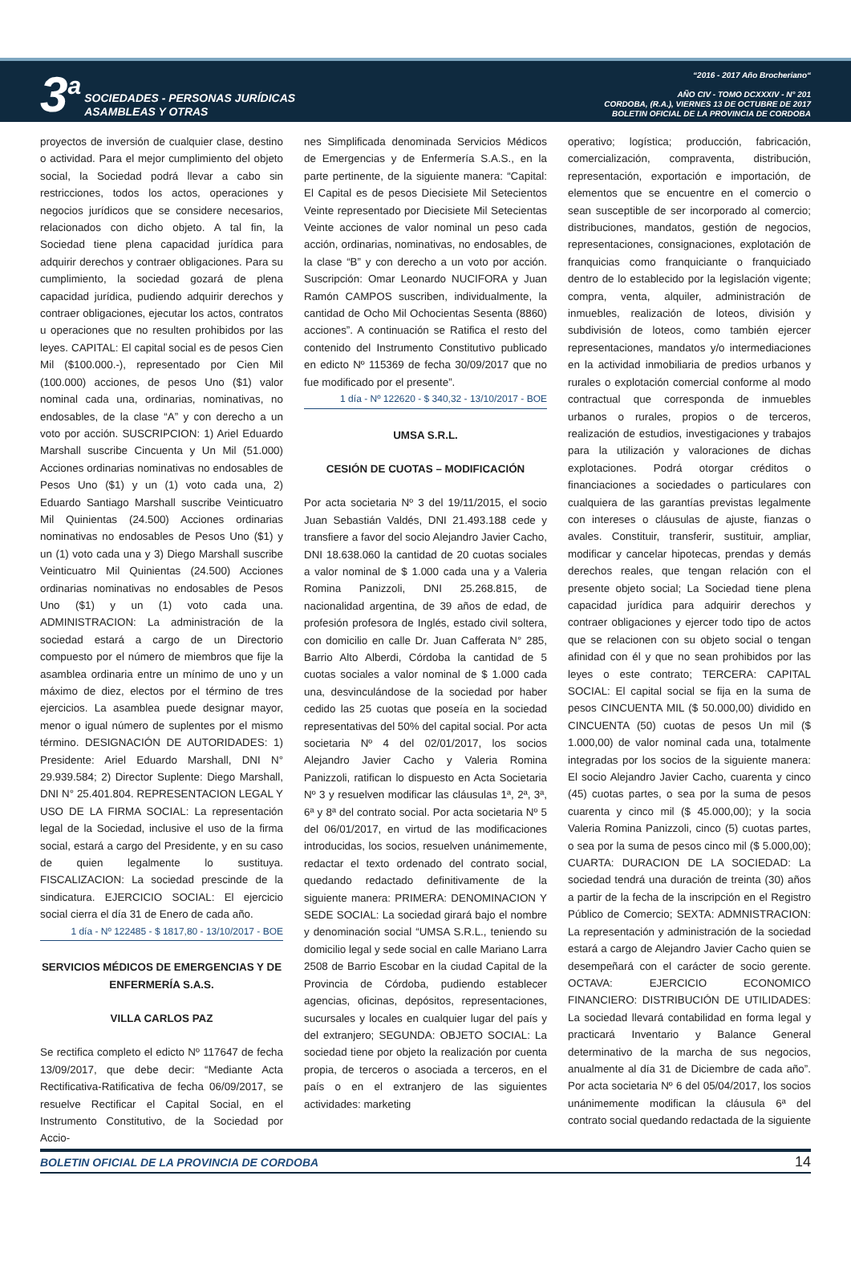3<sup>a</sup>
SOCIEDADES - PERSONAS JURÍDICAS
ASAMBLEAS Y OTRAS
“2016 - 2017 Año Brocheriano“
AÑO CIV - TOMO DCXXXIV - N° 201
CORDOBA, (R.A.), VIERNES 13 DE OCTUBRE DE 2017
BOLETIN OFICIAL DE LA PROVINCIA DE CORDOBA
proyectos de inversión de cualquier clase, destino o actividad. Para el mejor cumplimiento del objeto social, la Sociedad podrá llevar a cabo sin restricciones, todos los actos, operaciones y negocios jurídicos que se considere necesarios, relacionados con dicho objeto. A tal fin, la Sociedad tiene plena capacidad jurídica para adquirir derechos y contraer obligaciones. Para su cumplimiento, la sociedad gozará de plena capacidad jurídica, pudiendo adquirir derechos y contraer obligaciones, ejecutar los actos, contratos u operaciones que no resulten prohibidos por las leyes. CAPITAL: El capital social es de pesos Cien Mil ($100.000.-), representado por Cien Mil (100.000) acciones, de pesos Uno ($1) valor nominal cada una, ordinarias, nominativas, no endosables, de la clase “A” y con derecho a un voto por acción. SUSCRIPCION: 1) Ariel Eduardo Marshall suscribe Cincuenta y Un Mil (51.000) Acciones ordinarias nominativas no endosables de Pesos Uno ($1) y un (1) voto cada una, 2) Eduardo Santiago Marshall suscribe Veinticuatro Mil Quinientas (24.500) Acciones ordinarias nominativas no endosables de Pesos Uno ($1) y un (1) voto cada una y 3) Diego Marshall suscribe Veinticuatro Mil Quinientas (24.500) Acciones ordinarias nominativas no endosables de Pesos Uno ($1) y un (1) voto cada una. ADMINISTRACION: La administración de la sociedad estará a cargo de un Directorio compuesto por el número de miembros que fije la asamblea ordinaria entre un mínimo de uno y un máximo de diez, electos por el término de tres ejercicios. La asamblea puede designar mayor, menor o igual número de suplentes por el mismo término. DESIGNACIÓN DE AUTORIDADES: 1) Presidente: Ariel Eduardo Marshall, DNI N° 29.939.584; 2) Director Suplente: Diego Marshall, DNI N° 25.401.804. REPRESENTACION LEGAL Y USO DE LA FIRMA SOCIAL: La representación legal de la Sociedad, inclusive el uso de la firma social, estará a cargo del Presidente, y en su caso de quien legalmente lo sustituya. FISCALIZACION: La sociedad prescinde de la sindicatura. EJERCICIO SOCIAL: El ejercicio social cierra el día 31 de Enero de cada año.
1 día - Nº 122485 - $ 1817,80 - 13/10/2017 - BOE
SERVICIOS MÉDICOS DE EMERGENCIAS Y DE ENFERMERÍA S.A.S.
VILLA CARLOS PAZ
Se rectifica completo el edicto Nº 117647 de fecha 13/09/2017, que debe decir: “Mediante Acta Rectificativa-Ratificativa de fecha 06/09/2017, se resuelve Rectificar el Capital Social, en el Instrumento Constitutivo, de la Sociedad por Accio-
nes Simplificada denominada Servicios Médicos de Emergencias y de Enfermería S.A.S., en la parte pertinente, de la siguiente manera: “Capital: El Capital es de pesos Diecisiete Mil Setecientos Veinte representado por Diecisiete Mil Setecientas Veinte acciones de valor nominal un peso cada acción, ordinarias, nominativas, no endosables, de la clase “B” y con derecho a un voto por acción. Suscripción: Omar Leonardo NUCIFORA y Juan Ramón CAMPOS suscriben, individualmente, la cantidad de Ocho Mil Ochocientas Sesenta (8860) acciones”. A continuación se Ratifica el resto del contenido del Instrumento Constitutivo publicado en edicto Nº 115369 de fecha 30/09/2017 que no fue modificado por el presente”.
1 día - Nº 122620 - $ 340,32 - 13/10/2017 - BOE
UMSA S.R.L.
CESIÓN DE CUOTAS – MODIFICACIÓN
Por acta societaria Nº 3 del 19/11/2015, el socio Juan Sebastián Valdés, DNI 21.493.188 cede y transfiere a favor del socio Alejandro Javier Cacho, DNI 18.638.060 la cantidad de 20 cuotas sociales a valor nominal de $ 1.000 cada una y a Valeria Romina Panizzoli, DNI 25.268.815, de nacionalidad argentina, de 39 años de edad, de profesión profesora de Inglés, estado civil soltera, con domicilio en calle Dr. Juan Cafferata N° 285, Barrio Alto Alberdi, Córdoba la cantidad de 5 cuotas sociales a valor nominal de $ 1.000 cada una, desvinculándose de la sociedad por haber cedido las 25 cuotas que poseía en la sociedad representativas del 50% del capital social. Por acta societaria Nº 4 del 02/01/2017, los socios Alejandro Javier Cacho y Valeria Romina Panizzoli, ratifican lo dispuesto en Acta Societaria Nº 3 y resuelven modificar las cláusulas 1ª, 2ª, 3ª, 6ª y 8ª del contrato social. Por acta societaria Nº 5 del 06/01/2017, en virtud de las modificaciones introducidas, los socios, resuelven unánimemente, redactar el texto ordenado del contrato social, quedando redactado definitivamente de la siguiente manera: PRIMERA: DENOMINACION Y SEDE SOCIAL: La sociedad girará bajo el nombre y denominación social “UMSA S.R.L., teniendo su domicilio legal y sede social en calle Mariano Larra 2508 de Barrio Escobar en la ciudad Capital de la Provincia de Córdoba, pudiendo establecer agencias, oficinas, depósitos, representaciones, sucursales y locales en cualquier lugar del país y del extranjero; SEGUNDA: OBJETO SOCIAL: La sociedad tiene por objeto la realización por cuenta propia, de terceros o asociada a terceros, en el país o en el extranjero de las siguientes actividades: marketing
operativo; logística; producción, fabricación, comercialización, compraventa, distribución, representación, exportación e importación, de elementos que se encuentre en el comercio o sean susceptible de ser incorporado al comercio; distribuciones, mandatos, gestión de negocios, representaciones, consignaciones, explotación de franquicias como franquiciante o franquiciado dentro de lo establecido por la legislación vigente; compra, venta, alquiler, administración de inmuebles, realización de loteos, división y subdivisión de loteos, como también ejercer representaciones, mandatos y/o intermediaciones en la actividad inmobiliaria de predios urbanos y rurales o explotación comercial conforme al modo contractual que corresponda de inmuebles urbanos o rurales, propios o de terceros, realización de estudios, investigaciones y trabajos para la utilización y valoraciones de dichas explotaciones. Podrá otorgar créditos o financiaciones a sociedades o particulares con cualquiera de las garantías previstas legalmente con intereses o cláusulas de ajuste, fianzas o avales. Constituir, transferir, sustituir, ampliar, modificar y cancelar hipotecas, prendas y demás derechos reales, que tengan relación con el presente objeto social; La Sociedad tiene plena capacidad jurídica para adquirir derechos y contraer obligaciones y ejercer todo tipo de actos que se relacionen con su objeto social o tengan afinidad con él y que no sean prohibidos por las leyes o este contrato; TERCERA: CAPITAL SOCIAL: El capital social se fija en la suma de pesos CINCUENTA MIL ($ 50.000,00) dividido en CINCUENTA (50) cuotas de pesos Un mil ($ 1.000,00) de valor nominal cada una, totalmente integradas por los socios de la siguiente manera: El socio Alejandro Javier Cacho, cuarenta y cinco (45) cuotas partes, o sea por la suma de pesos cuarenta y cinco mil ($ 45.000,00); y la socia Valeria Romina Panizzoli, cinco (5) cuotas partes, o sea por la suma de pesos cinco mil ($ 5.000,00); CUARTA: DURACION DE LA SOCIEDAD: La sociedad tendrá una duración de treinta (30) años a partir de la fecha de la inscripción en el Registro Público de Comercio; SEXTA: ADMNISTRACION: La representación y administración de la sociedad estará a cargo de Alejandro Javier Cacho quien se desempeñará con el carácter de socio gerente. OCTAVA: EJERCICIO ECONOMICO FINANCIERO: DISTRIBUCIÓN DE UTILIDADES: La sociedad llevará contabilidad en forma legal y practicará Inventario y Balance General determinativo de la marcha de sus negocios, anualmente al día 31 de Diciembre de cada año”. Por acta societaria Nº 6 del 05/04/2017, los socios unánimemente modifican la cláusula 6ª del contrato social quedando redactada de la siguiente
BOLETIN OFICIAL DE LA PROVINCIA DE CORDOBA 14